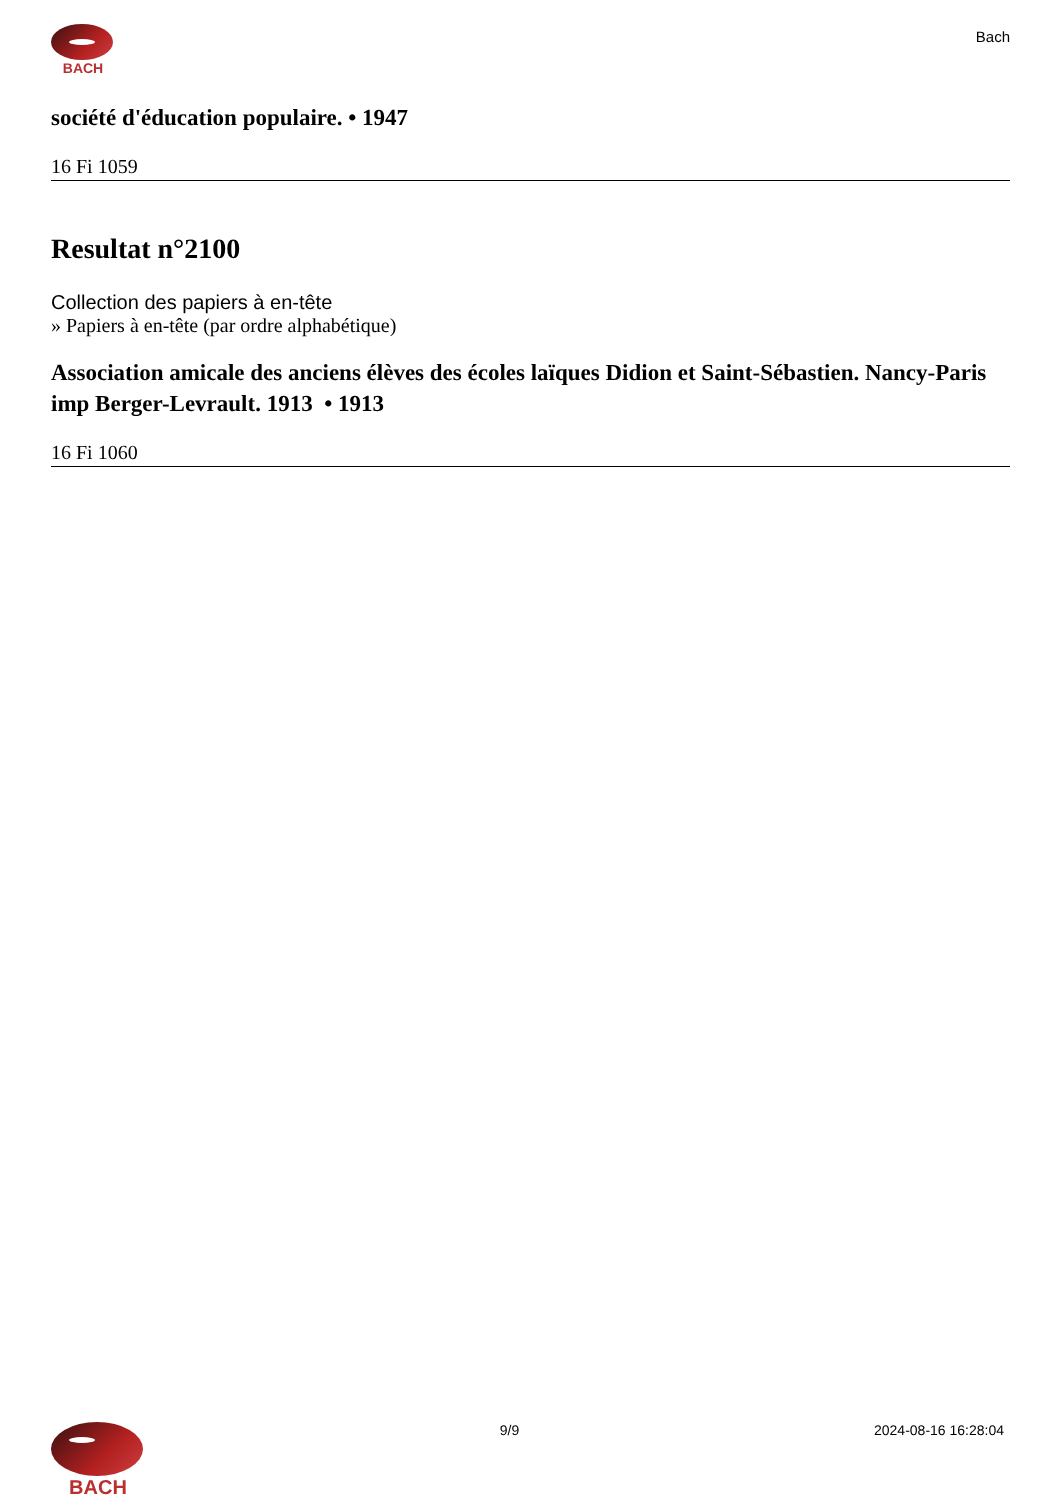BACH
Bach
société d'éducation populaire. • 1947
16 Fi 1059
Resultat n°2100
Collection des papiers à en-tête
» Papiers à en-tête (par ordre alphabétique)
Association amicale des anciens élèves des écoles laïques Didion et Saint-Sébastien. Nancy-Paris imp Berger-Levrault. 1913 • 1913
16 Fi 1060
BACH
9/9 2024-08-16 16:28:04